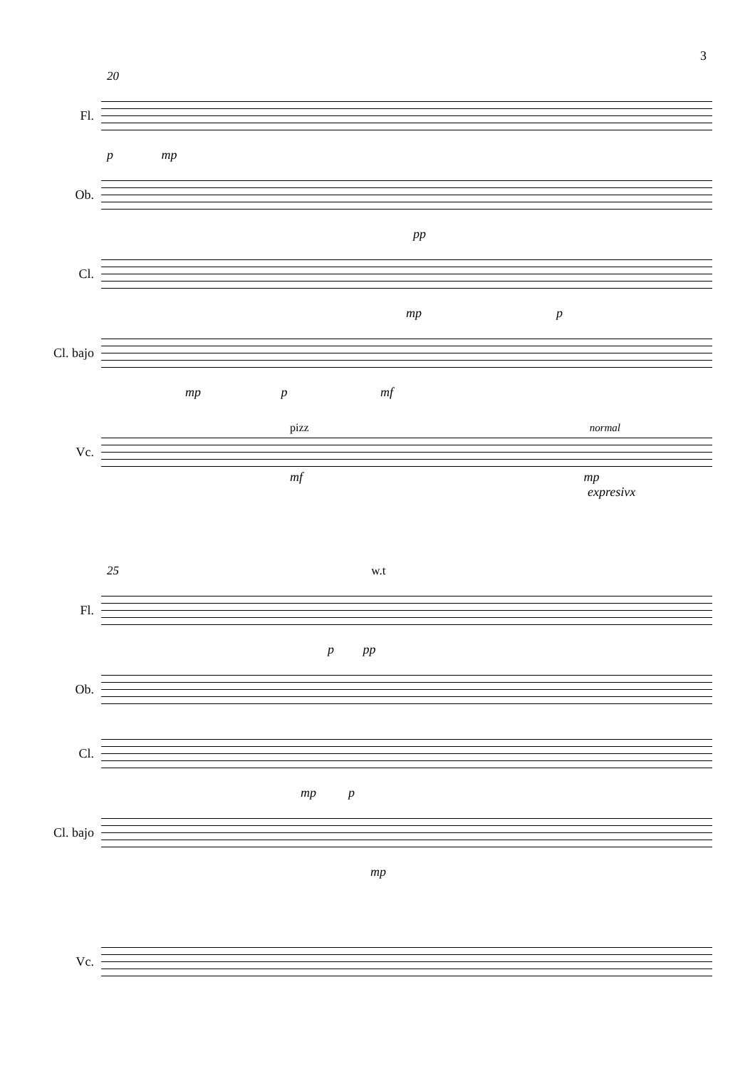3
20
Fl.
p mp
Ob.
pp
Cl.
mp p
Cl. bajo
mp p mf
pizz normal
Vc.
mf mp
expresivx
25 w.t
Fl.
p pp
Ob.
Cl.
mp p
Cl. bajo
mp
Vc.